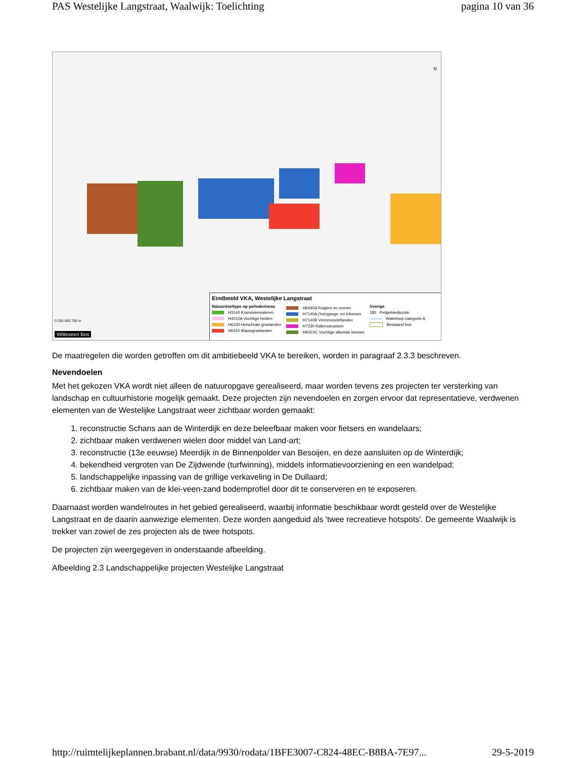PAS Westelijke Langstraat, Waalwijk: Toelichting pagina 10 van 36
Eindbeeld VKA, Westelijke Langstraat
Natuurdoeltype op peilvakniveau
H3140 Kranswierwateren
H4010A Vochtige heiden
H6230 Heischrale graslanden
H6410 Blauwgraslanden
H6430A Ruigten en zomen
H7140A Overgangs- en trilvenen
H7140B Veenmosrietlanden
H7230 Kalkmoerassen
H91E0C Vochtige alluviale bossen
Overige
183 Peilgebiedscode
Waterloop categorie A
Bestaand bos
0 250 500 750 m
Witteveen Bos
N
De maatregelen die worden getroffen om dit ambitiebeeld VKA te bereiken, worden in paragraaf 2.3.3 beschreven.
Nevendoelen
Met het gekozen VKA wordt niet alleen de natuuropgave gerealiseerd, maar worden tevens zes projecten ter versterking van landschap en cultuurhistorie mogelijk gemaakt. Deze projecten zijn nevendoelen en zorgen ervoor dat representatieve, verdwenen elementen van de Westelijke Langstraat weer zichtbaar worden gemaakt:
1. reconstructie Schans aan de Winterdijk en deze beleefbaar maken voor fietsers en wandelaars;
2. zichtbaar maken verdwenen wielen door middel van Land-art;
3. reconstructie (13e eeuwse) Meerdijk in de Binnenpolder van Besoijen, en deze aansluiten op de Winterdijk;
4. bekendheid vergroten van De Zijdwende (turfwinning), middels informatievoorziening en een wandelpad;
5. landschappelijke inpassing van de grillige verkaveling in De Dullaard;
6. zichtbaar maken van de klei-veen-zand bodemprofiel door dit te conserveren en te exposeren.
Daarnaast worden wandelroutes in het gebied gerealiseerd, waarbij informatie beschikbaar wordt gesteld over de Westelijke Langstraat en de daarin aanwezige elementen. Deze worden aangeduid als 'twee recreatieve hotspots'. De gemeente Waalwijk is trekker van zowel de zes projecten als de twee hotspots.
De projecten zijn weergegeven in onderstaande afbeelding.
Afbeelding 2.3 Landschappelijke projecten Westelijke Langstraat
http://ruimtelijkeplannen.brabant.nl/data/9930/rodata/1BFE3007-C824-48EC-B8BA-7E97... 29-5-2019